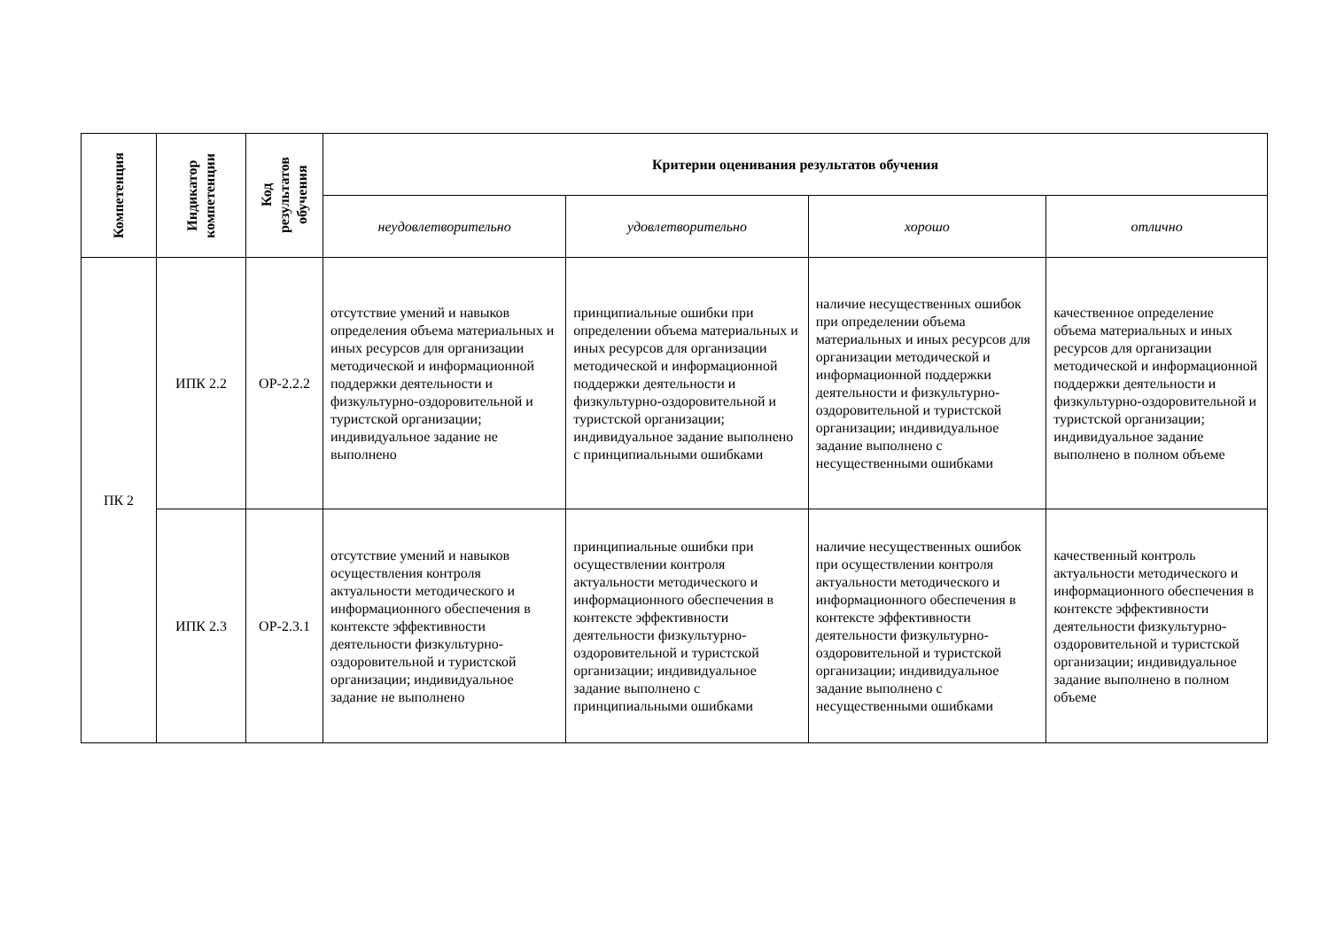| Компетенция | Индикатор компетенции | Код результатов обучения | Критерии оценивания результатов обучения | | | |
| --- | --- | --- | --- | --- | --- | --- |
| | | | неудовлетворительно | удовлетворительно | хорошо | отлично |
| ПК 2 | ИПК 2.2 | ОР-2.2.2 | отсутствие умений и навыков определения объема материальных и иных ресурсов для организации методической и информационной поддержки деятельности и физкультурно-оздоровительной и туристской организации; индивидуальное задание не выполнено | принципиальные ошибки при определении объема материальных и иных ресурсов для организации методической и информационной поддержки деятельности и физкультурно-оздоровительной и туристской организации; индивидуальное задание выполнено с принципиальными ошибками | наличие несущественных ошибок при определении объема материальных и иных ресурсов для организации методической и информационной поддержки деятельности и физкультурно-оздоровительной и туристской организации; индивидуальное задание выполнено с несущественными ошибками | качественное определение объема материальных и иных ресурсов для организации методической и информационной поддержки деятельности и физкультурно-оздоровительной и туристской организации; индивидуальное задание выполнено в полном объеме |
| | ИПК 2.3 | ОР-2.3.1 | отсутствие умений и навыков осуществления контроля актуальности методического и информационного обеспечения в контексте эффективности деятельности физкультурно-оздоровительной и туристской организации; индивидуальное задание не выполнено | принципиальные ошибки при осуществлении контроля актуальности методического и информационного обеспечения в контексте эффективности деятельности физкультурно-оздоровительной и туристской организации; индивидуальное задание выполнено с принципиальными ошибками | наличие несущественных ошибок при осуществлении контроля актуальности методического и информационного обеспечения в контексте эффективности деятельности физкультурно-оздоровительной и туристской организации; индивидуальное задание выполнено с несущественными ошибками | качественный контроль актуальности методического и информационного обеспечения в контексте эффективности деятельности физкультурно-оздоровительной и туристской организации; индивидуальное задание выполнено в полном объеме |